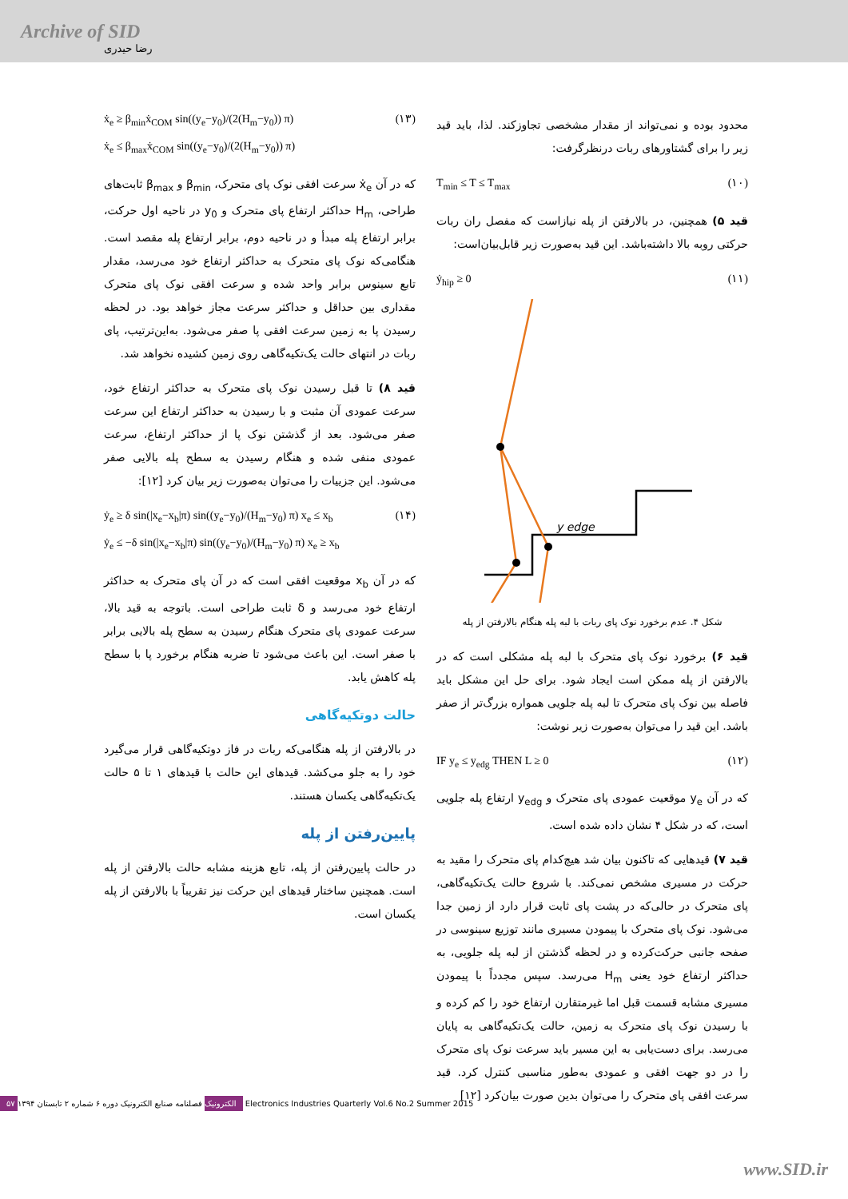Archive of SID
رضا حیدری
محدود بوده و نمی‌تواند از مقدار مشخصی تجاوزکند. لذا، باید قید زیر را برای گشتاورهای ربات درنظرگرفت:
T<sub>min</sub> ≤ T ≤ T<sub>max</sub> (۱۰)
قید ۵) همچنین، در بالارفتن از پله نیازاست که مفصل ران ربات حرکتی روبه بالا داشته‌باشد. این قید به‌صورت زیر قابل‌بیان‌است:
ẏ<sub>hip</sub> ≥ 0 (۱۱)
y edge
شکل ۴. عدم برخورد نوک پای ربات با لبه پله هنگام بالارفتن از پله
قید ۶) برخورد نوک پای متحرک با لبه پله مشکلی است که در بالارفتن از پله ممکن است ایجاد شود. برای حل این مشکل باید فاصله بین نوک پای متحرک تا لبه پله جلویی همواره بزرگ‌تر از صفر باشد. این قید را می‌توان به‌صورت زیر نوشت:
IF y<sub>e</sub> ≤ y<sub>edg</sub> THEN L ≥ 0 (۱۲)
که در آن y<sub>e</sub> موقعیت عمودی پای متحرک و y<sub>edg</sub> ارتفاع پله جلویی است، که در شکل ۴ نشان داده شده است.
قید ۷) قیدهایی که تاکنون بیان شد هیچ‌کدام پای متحرک را مقید به حرکت در مسیری مشخص نمی‌کند. با شروع حالت یک‌تکیه‌گاهی، پای متحرک در حالی‌که در پشت پای ثابت قرار دارد از زمین جدا می‌شود. نوک پای متحرک با پیمودن مسیری مانند توزیع سینوسی در صفحه جانبی حرکت‌کرده و در لحظه گذشتن از لبه پله جلویی، به حداکثر ارتفاع خود یعنی H<sub>m</sub> می‌رسد. سپس مجدداً با پیمودن مسیری مشابه قسمت قبل اما غیرمتقارن ارتفاع خود را کم کرده و با رسیدن نوک پای متحرک به زمین، حالت یک‌تکیه‌گاهی به پایان می‌رسد. برای دست‌یابی به این مسیر باید سرعت نوک پای متحرک را در دو جهت افقی و عمودی به‌طور مناسبی کنترل کرد. قید سرعت افقی پای متحرک را می‌توان بدین صورت بیان‌کرد [۱۲]
ẋ<sub>e</sub> ≥ β<sub>min</sub>ẋ<sub>COM</sub> sin((y<sub>e</sub>−y<sub>0</sub>)/(2(H<sub>m</sub>−y<sub>0</sub>)) π)
ẋ<sub>e</sub> ≤ β<sub>max</sub>ẋ<sub>COM</sub> sin((y<sub>e</sub>−y<sub>0</sub>)/(2(H<sub>m</sub>−y<sub>0</sub>)) π) (۱۳)
که در آن ẋ<sub>e</sub> سرعت افقی نوک پای متحرک، β<sub>min</sub> و β<sub>max</sub> ثابت‌های طراحی، H<sub>m</sub> حداکثر ارتفاع پای متحرک و y<sub>0</sub> در ناحیه اول حرکت، برابر ارتفاع پله مبدأ و در ناحیه دوم، برابر ارتفاع پله مقصد است. هنگامی‌که نوک پای متحرک به حداکثر ارتفاع خود می‌رسد، مقدار تابع سینوس برابر واحد شده و سرعت افقی نوک پای متحرک مقداری بین حداقل و حداکثر سرعت مجاز خواهد بود. در لحظه رسیدن پا به زمین سرعت افقی پا صفر می‌شود. به‌این‌ترتیب، پای ربات در انتهای حالت یک‌تکیه‌گاهی روی زمین کشیده نخواهد شد.
قید ۸) تا قبل رسیدن نوک پای متحرک به حداکثر ارتفاع خود، سرعت عمودی آن مثبت و با رسیدن به حداکثر ارتفاع این سرعت صفر می‌شود. بعد از گذشتن نوک پا از حداکثر ارتفاع، سرعت عمودی منفی شده و هنگام رسیدن به سطح پله بالایی صفر می‌شود. این جزییات را می‌توان به‌صورت زیر بیان کرد [۱۲]:
ẏ<sub>e</sub> ≥ δ sin(|x<sub>e</sub>−x<sub>b</sub>|π) sin((y<sub>e</sub>−y<sub>0</sub>)/(H<sub>m</sub>−y<sub>0</sub>) π) x<sub>e</sub> ≤ x<sub>b</sub>
ẏ<sub>e</sub> ≤ −δ sin(|x<sub>e</sub>−x<sub>b</sub>|π) sin((y<sub>e</sub>−y<sub>0</sub>)/(H<sub>m</sub>−y<sub>0</sub>) π) x<sub>e</sub> ≥ x<sub>b</sub> (۱۴)
که در آن x<sub>b</sub> موقعیت افقی است که در آن پای متحرک به حداکثر ارتفاع خود می‌رسد و δ ثابت طراحی است. باتوجه به قید بالا، سرعت عمودی پای متحرک هنگام رسیدن به سطح پله بالایی برابر با صفر است. این باعث می‌شود تا ضربه هنگام برخورد پا با سطح پله کاهش یابد.
حالت دوتکیه‌گاهی
در بالارفتن از پله هنگامی‌که ربات در فاز دوتکیه‌گاهی قرار می‌گیرد خود را به جلو می‌کشد. قیدهای این حالت با قیدهای ۱ تا ۵ حالت یک‌تکیه‌گاهی یکسان هستند.
پایین‌رفتن از پله
در حالت پایین‌رفتن از پله، تابع هزینه مشابه حالت بالارفتن از پله است. همچنین ساختار قیدهای این حرکت نیز تقریباً با بالارفتن از پله یکسان است.
۵۷ الکترونیک فصلنامه صنایع الکترونیک دوره ۶ شماره ۲ تابستان ۱۳۹۴ Electronics Industries Quarterly Vol.6 No.2 Summer 2015
www.SID.ir